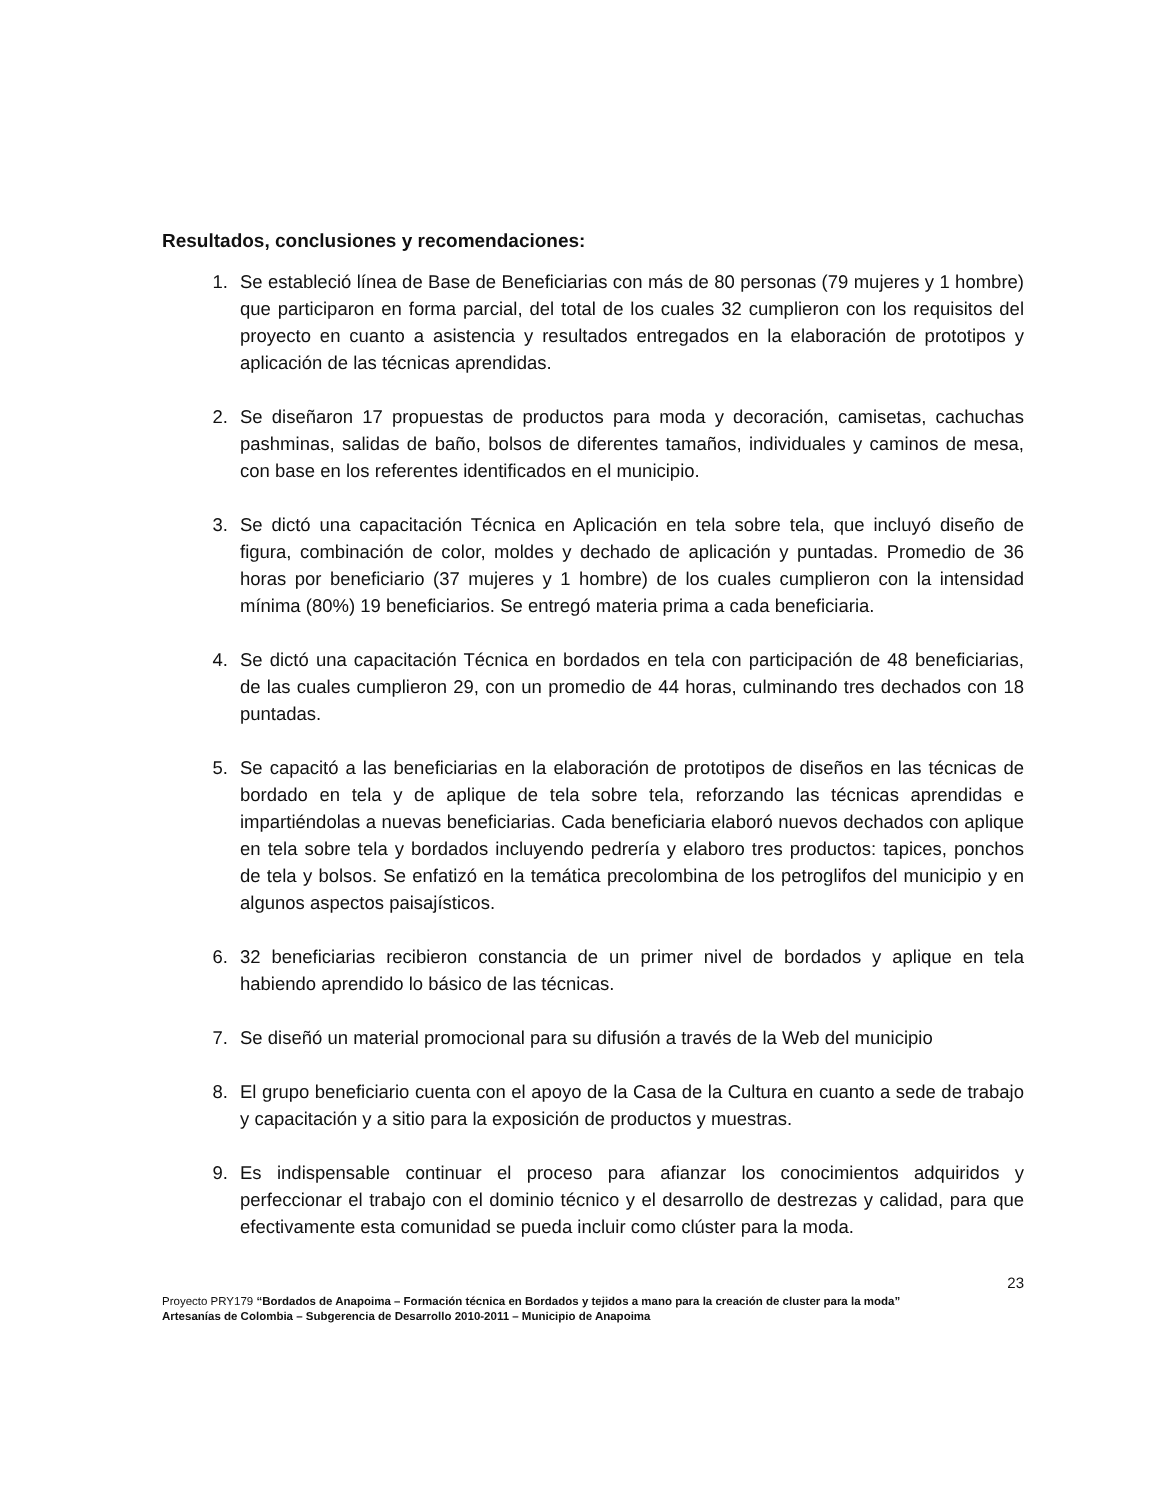Resultados, conclusiones y recomendaciones:
1. Se estableció línea de Base de Beneficiarias con más de 80 personas (79 mujeres y 1 hombre) que participaron en forma parcial, del total de los cuales 32 cumplieron con los requisitos del proyecto en cuanto a asistencia y resultados entregados en la elaboración de prototipos y aplicación de las técnicas aprendidas.
2. Se diseñaron 17 propuestas de productos para moda y decoración, camisetas, cachuchas pashminas, salidas de baño, bolsos de diferentes tamaños, individuales y caminos de mesa, con base en los referentes identificados en el municipio.
3. Se dictó una capacitación Técnica en Aplicación en tela sobre tela, que incluyó diseño de figura, combinación de color, moldes y dechado de aplicación y puntadas. Promedio de 36 horas por beneficiario (37 mujeres y 1 hombre) de los cuales cumplieron con la intensidad mínima (80%) 19 beneficiarios. Se entregó materia prima a cada beneficiaria.
4. Se dictó una capacitación Técnica en bordados en tela con participación de 48 beneficiarias, de las cuales cumplieron 29, con un promedio de 44 horas, culminando tres dechados con 18 puntadas.
5. Se capacitó a las beneficiarias en la elaboración de prototipos de diseños en las técnicas de bordado en tela y de aplique de tela sobre tela, reforzando las técnicas aprendidas e impartiéndolas a nuevas beneficiarias. Cada beneficiaria elaboró nuevos dechados con aplique en tela sobre tela y bordados incluyendo pedrería y elaboro tres productos: tapices, ponchos de tela y bolsos. Se enfatizó en la temática precolombina de los petroglifos del municipio y en algunos aspectos paisajísticos.
6. 32 beneficiarias recibieron constancia de un primer nivel de bordados y aplique en tela habiendo aprendido lo básico de las técnicas.
7. Se diseñó un material promocional para su difusión a través de la Web del municipio
8. El grupo beneficiario cuenta con el apoyo de la Casa de la Cultura en cuanto a sede de trabajo y capacitación y a sitio para la exposición de productos y muestras.
9. Es indispensable continuar el proceso para afianzar los conocimientos adquiridos y perfeccionar el trabajo con el dominio técnico y el desarrollo de destrezas y calidad, para que efectivamente esta comunidad se pueda incluir como clúster para la moda.
23
Proyecto PRY179 “Bordados de Anapoima – Formación técnica en Bordados y tejidos a mano para la creación de cluster para la moda”
Artesanías de Colombia – Subgerencia de Desarrollo 2010-2011 – Municipio de Anapoima